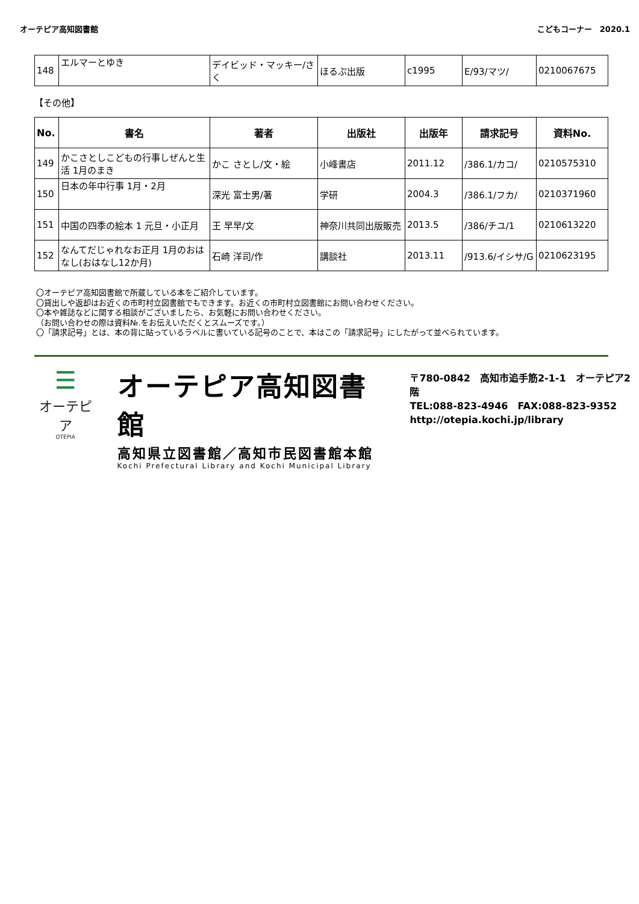オーテピア高知図書館 こどもコーナー　2020.1
| 148 | エルマーとゆき | デイビッド・マッキー/さく | ほるぷ出版 | c1995 | E/93/マツ/ | 0210067675 |
【その他】
| No. | 書名 | 著者 | 出版社 | 出版年 | 請求記号 | 資料No. |
| --- | --- | --- | --- | --- | --- | --- |
| 149 | かこさとしこどもの行事しぜんと生活 1月のまき | かこ さとし/文・絵 | 小峰書店 | 2011.12 | /386.1/カコ/ | 0210575310 |
| 150 | 日本の年中行事 1月・2月 | 深光 富士男/著 | 学研 | 2004.3 | /386.1/フカ/ | 0210371960 |
| 151 | 中国の四季の絵本 1 元旦・小正月 | 王 早早/文 | 神奈川共同出版販売 | 2013.5 | /386/チユ/1 | 0210613220 |
| 152 | なんてだじゃれなお正月 1月のおはなし(おはなし12か月) | 石崎 洋司/作 | 講談社 | 2013.11 | /913.6/イシサ/G | 0210623195 |
〇オーテピア高知図書館で所蔵している本をご紹介しています。
〇貸出しや返却はお近くの市町村立図書館でもできます。お近くの市町村立図書館にお問い合わせください。
〇本や雑誌などに関する相談がございましたら、お気軽にお問い合わせください。
（お問い合わせの際は資料№.をお伝えいただくとスムーズです。）
〇「請求記号」とは、本の背に貼っているラベルに書いている記号のことで、本はこの「請求記号」にしたがって並べられています。
☰
オーテピア
OTEPIA
オーテピア高知図書館
高知県立図書館／高知市民図書館本館
Kochi Prefectural Library and Kochi Municipal Library
〒780-0842　高知市追手筋2-1-1　オーテピア2階
TEL:088-823-4946　FAX:088-823-9352
http://otepia.kochi.jp/library